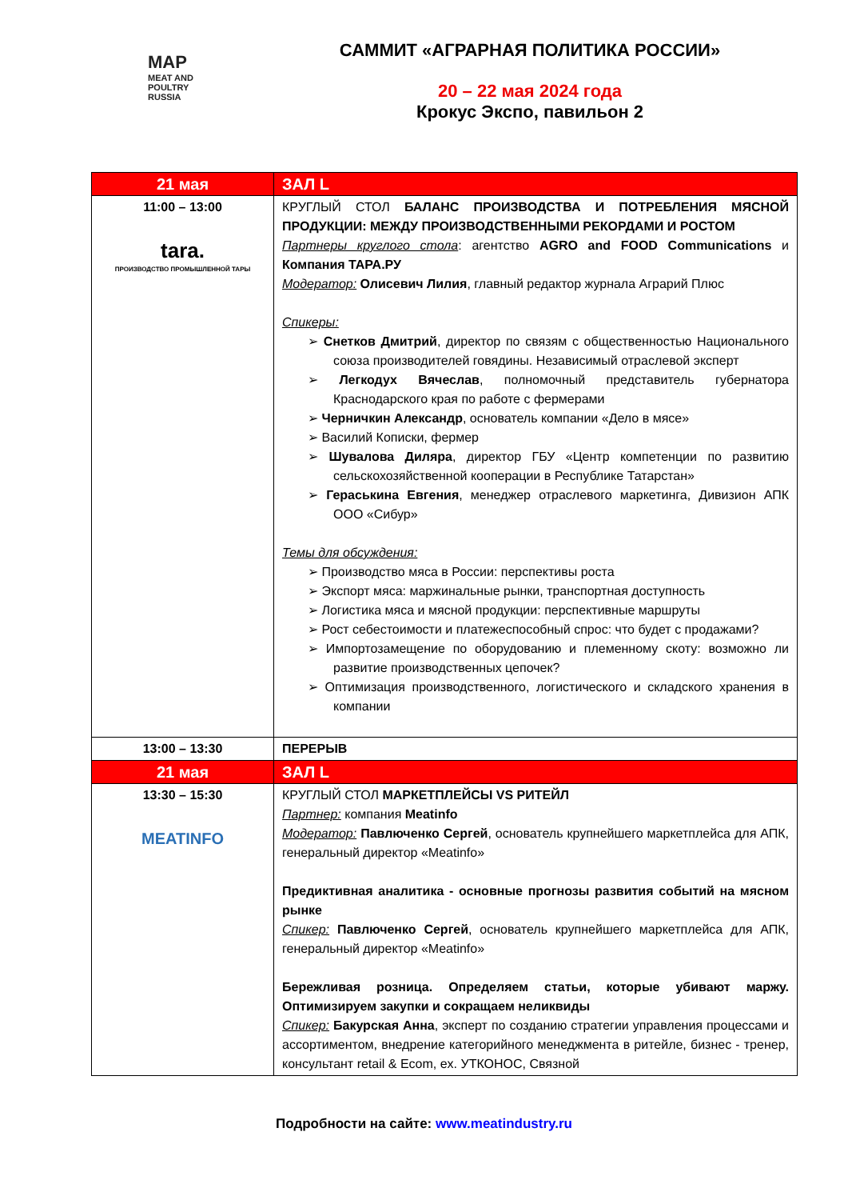MAP
MEAT AND POULTRY RUSSIA
САММИТ «АГРАРНАЯ ПОЛИТИКА РОССИИ»
20 – 22 мая 2024 года
Крокус Экспо, павильон 2
| 21 мая | ЗАЛ L |
| --- | --- |
| 11:00 – 13:00 tara. ПРОИЗВОДСТВО ПРОМЫШЛЕННОЙ ТАРЫ | КРУГЛЫЙ СТОЛ БАЛАНС ПРОИЗВОДСТВА И ПОТРЕБЛЕНИЯ МЯСНОЙ ПРОДУКЦИИ: МЕЖДУ ПРОИЗВОДСТВЕННЫМИ РЕКОРДАМИ И РОСТОМ Партнеры круглого стола : агентство AGRO and FOOD Communications и Компания ТАРА.РУ Модератор: Олисевич Лилия , главный редактор журнала Аграрий Плюс Спикеры: ➢ Снетков Дмитрий , директор по связям с общественностью Национального союза производителей говядины. Независимый отраслевой эксперт ➢ Легкодух Вячеслав , полномочный представитель губернатора Краснодарского края по работе с фермерами ➢ Черничкин Александр , основатель компании «Дело в мясе» ➢ Василий Кописки, фермер ➢ Шувалова Диляра , директор ГБУ «Центр компетенции по развитию сельскохозяйственной кооперации в Республике Татарстан» ➢ Гераськина Евгения , менеджер отраслевого маркетинга, Дивизион АПК ООО «Сибур» Темы для обсуждения: ➢ Производство мяса в России: перспективы роста ➢ Экспорт мяса: маржинальные рынки, транспортная доступность ➢ Логистика мяса и мясной продукции: перспективные маршруты ➢ Рост себестоимости и платежеспособный спрос: что будет с продажами? ➢ Импортозамещение по оборудованию и племенному скоту: возможно ли развитие производственных цепочек? ➢ Оптимизация производственного, логистического и складского хранения в компании |
| 13:00 – 13:30 | ПЕРЕРЫВ |
| 21 мая | ЗАЛ L |
| 13:30 – 15:30 MEATINFO | КРУГЛЫЙ СТОЛ МАРКЕТПЛЕЙСЫ VS РИТЕЙЛ Партнер: компания Meatinfo Модератор: Павлюченко Сергей , основатель крупнейшего маркетплейса для АПК, генеральный директор «Meatinfo» Предиктивная аналитика - основные прогнозы развития событий на мясном рынке Спикер: Павлюченко Сергей , основатель крупнейшего маркетплейса для АПК, генеральный директор «Meatinfo» Бережливая розница. Определяем статьи, которые убивают маржу. Оптимизируем закупки и сокращаем неликвиды Спикер: Бакурская Анна , эксперт по созданию стратегии управления процессами и ассортиментом, внедрение категорийного менеджмента в ритейле, бизнес - тренер, консультант retail & Ecom, ex. УТКОНОС, Связной |
Подробности на сайте: www.meatindustry.ru